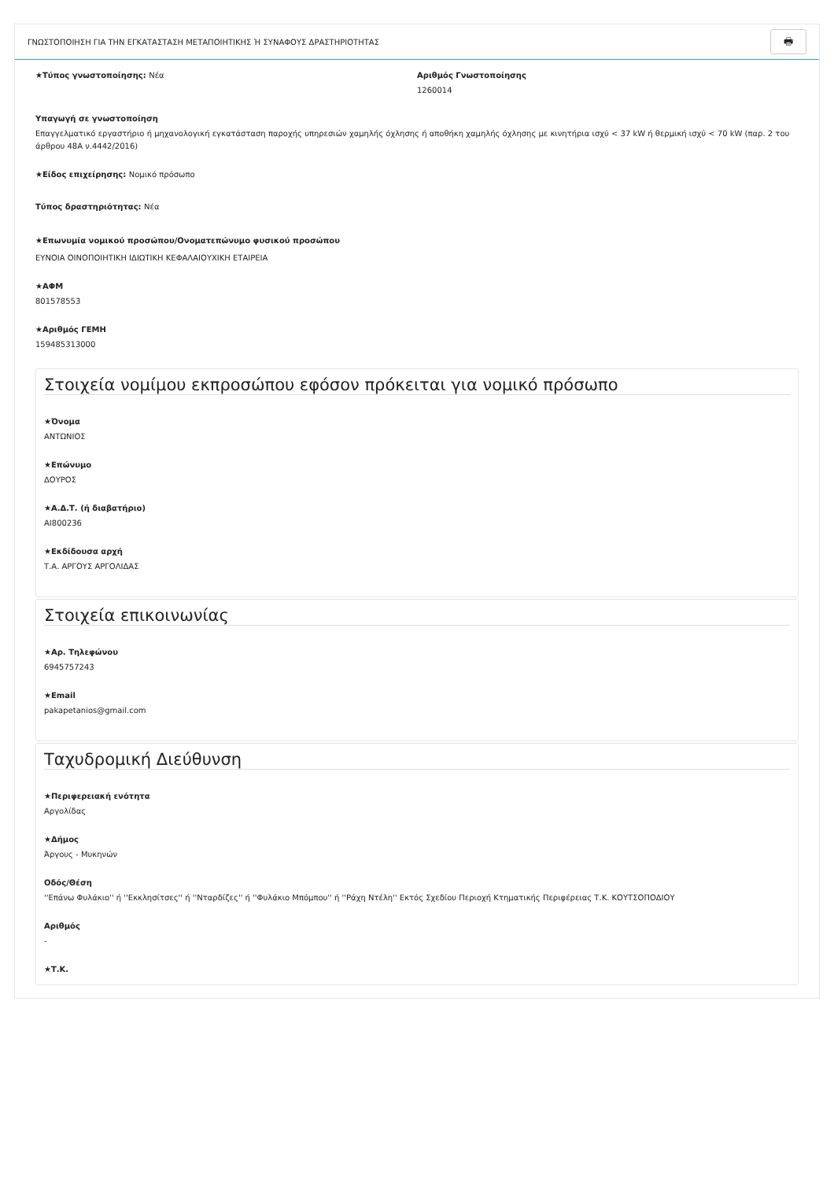ΓΝΩΣΤΟΠΟΙΗΣΗ ΓΙΑ ΤΗΝ ΕΓΚΑΤΑΣΤΑΣΗ ΜΕΤΑΠΟΙΗΤΙΚΗΣ Ή ΣΥΝΑΦΟΥΣ ΔΡΑΣΤΗΡΙΟΤΗΤΑΣ 🖶
★Τύπος γνωστοποίησης: Νέα Αριθμός Γνωστοποίησης
1260014
Υπαγωγή σε γνωστοποίηση
Επαγγελματικό εργαστήριο ή μηχανολογική εγκατάσταση παροχής υπηρεσιών χαμηλής όχλησης ή αποθήκη χαμηλής όχλησης με κινητήρια ισχύ < 37 kW ή θερμική ισχύ < 70 kW (παρ. 2 του άρθρου 48Α ν.4442/2016)
★Είδος επιχείρησης: Νομικό πρόσωπο
Τύπος δραστηριότητας: Νέα
★Επωνυμία νομικού προσώπου/Ονοματεπώνυμο φυσικού προσώπου
ΕΥΝΟΙΑ ΟΙΝΟΠΟΙΗΤΙΚΗ ΙΔΙΩΤΙΚΗ ΚΕΦΑΛΑΙΟΥΧΙΚΗ ΕΤΑΙΡΕΙΑ
★ΑΦΜ
801578553
★Αριθμός ΓΕΜΗ
159485313000
Στοιχεία νομίμου εκπροσώπου εφόσον πρόκειται για νομικό πρόσωπο
★Όνομα
ΑΝΤΩΝΙΟΣ
★Επώνυμο
ΔΟΥΡΟΣ
★Α.Δ.Τ. (ή διαβατήριο)
ΑΙ800236
★Εκδίδουσα αρχή
Τ.Α. ΑΡΓΟΥΣ ΑΡΓΟΛΙΔΑΣ
Στοιχεία επικοινωνίας
★Αρ. Τηλεφώνου
6945757243
★Email
pakapetanios@gmail.com
Ταχυδρομική Διεύθυνση
★Περιφερειακή ενότητα
Αργολίδας
★Δήμος
Άργους - Μυκηνών
Οδός/Θέση
''Επάνω Φυλάκιο'' ή ''Εκκλησίτσες'' ή ''Νταρδίζες'' ή ''Φυλάκιο Μπόμπου'' ή ''Ράχη Ντέλη'' Εκτός Σχεδίου Περιοχή Κτηματικής Περιφέρειας Τ.Κ. ΚΟΥΤΣΟΠΟΔΙΟΥ
Αριθμός
-
★Τ.Κ.